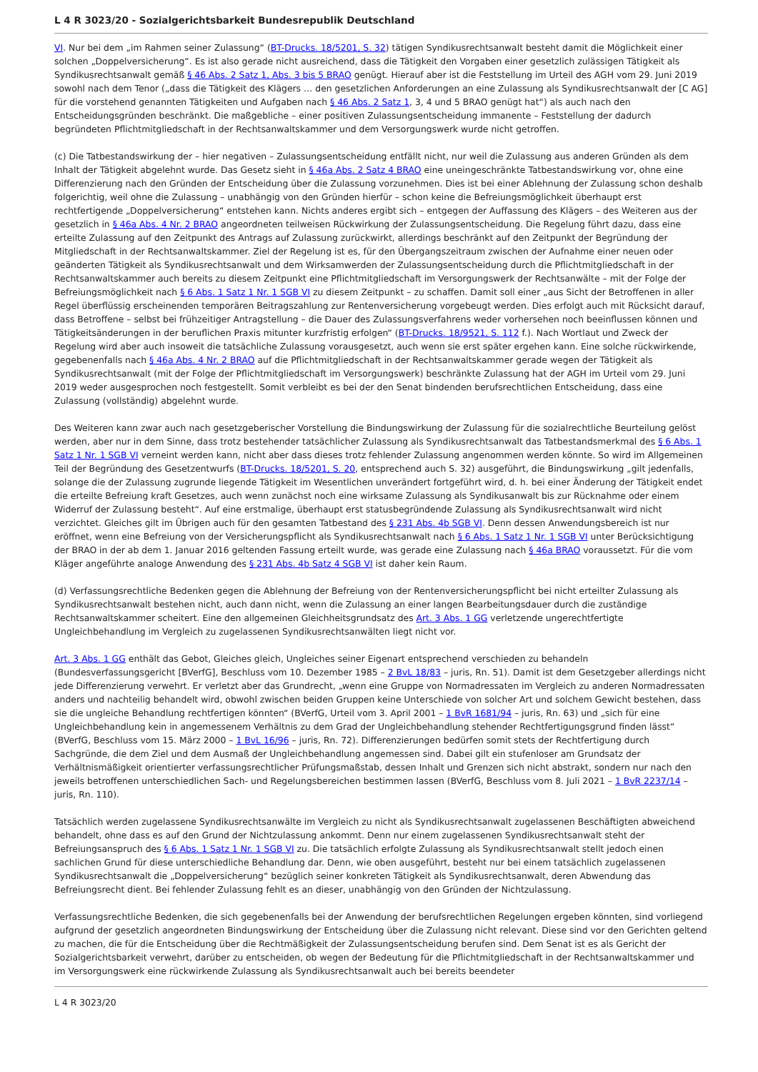L 4 R 3023/20 - Sozialgerichtsbarkeit Bundesrepublik Deutschland
VI. Nur bei dem „im Rahmen seiner Zulassung“ (BT-Drucks. 18/5201, S. 32) tätigen Syndikusrechtsanwalt besteht damit die Möglichkeit einer solchen „Doppelversicherung“. Es ist also gerade nicht ausreichend, dass die Tätigkeit den Vorgaben einer gesetzlich zulässigen Tätigkeit als Syndikusrechtsanwalt gemäß § 46 Abs. 2 Satz 1, Abs. 3 bis 5 BRAO genügt. Hierauf aber ist die Feststellung im Urteil des AGH vom 29. Juni 2019 sowohl nach dem Tenor („dass die Tätigkeit des Klägers … den gesetzlichen Anforderungen an eine Zulassung als Syndikusrechtsanwalt der [C AG] für die vorstehend genannten Tätigkeiten und Aufgaben nach § 46 Abs. 2 Satz 1, 3, 4 und 5 BRAO genügt hat“) als auch nach den Entscheidungsgründen beschränkt. Die maßgebliche – einer positiven Zulassungsentscheidung immanente – Feststellung der dadurch begründeten Pflichtmitgliedschaft in der Rechtsanwaltskammer und dem Versorgungswerk wurde nicht getroffen.
(c) Die Tatbestandswirkung der – hier negativen – Zulassungsentscheidung entfällt nicht, nur weil die Zulassung aus anderen Gründen als dem Inhalt der Tätigkeit abgelehnt wurde. Das Gesetz sieht in § 46a Abs. 2 Satz 4 BRAO eine uneingeschränkte Tatbestandswirkung vor, ohne eine Differenzierung nach den Gründen der Entscheidung über die Zulassung vorzunehmen. Dies ist bei einer Ablehnung der Zulassung schon deshalb folgerichtig, weil ohne die Zulassung – unabhängig von den Gründen hierfür – schon keine die Befreiungsmöglichkeit überhaupt erst rechtfertigende „Doppelversicherung“ entstehen kann. Nichts anderes ergibt sich – entgegen der Auffassung des Klägers – des Weiteren aus der gesetzlich in § 46a Abs. 4 Nr. 2 BRAO angeordneten teilweisen Rückwirkung der Zulassungsentscheidung. Die Regelung führt dazu, dass eine erteilte Zulassung auf den Zeitpunkt des Antrags auf Zulassung zurückwirkt, allerdings beschränkt auf den Zeitpunkt der Begründung der Mitgliedschaft in der Rechtsanwaltskammer. Ziel der Regelung ist es, für den Übergangszeitraum zwischen der Aufnahme einer neuen oder geänderten Tätigkeit als Syndikusrechtsanwalt und dem Wirksamwerden der Zulassungsentscheidung durch die Pflichtmitgliedschaft in der Rechtsanwaltskammer auch bereits zu diesem Zeitpunkt eine Pflichtmitgliedschaft im Versorgungswerk der Rechtsanwälte – mit der Folge der Befreiungsmöglichkeit nach § 6 Abs. 1 Satz 1 Nr. 1 SGB VI zu diesem Zeitpunkt – zu schaffen. Damit soll einer „aus Sicht der Betroffenen in aller Regel überflüssig erscheinenden temporären Beitragszahlung zur Rentenversicherung vorgebeugt werden. Dies erfolgt auch mit Rücksicht darauf, dass Betroffene – selbst bei frühzeitiger Antragstellung – die Dauer des Zulassungsverfahrens weder vorhersehen noch beeinflussen können und Tätigkeitsänderungen in der beruflichen Praxis mitunter kurzfristig erfolgen“ (BT-Drucks. 18/9521, S. 112 f.). Nach Wortlaut und Zweck der Regelung wird aber auch insoweit die tatsächliche Zulassung vorausgesetzt, auch wenn sie erst später ergehen kann. Eine solche rückwirkende, gegebenenfalls nach § 46a Abs. 4 Nr. 2 BRAO auf die Pflichtmitgliedschaft in der Rechtsanwaltskammer gerade wegen der Tätigkeit als Syndikusrechtsanwalt (mit der Folge der Pflichtmitgliedschaft im Versorgungswerk) beschränkte Zulassung hat der AGH im Urteil vom 29. Juni 2019 weder ausgesprochen noch festgestellt. Somit verbleibt es bei der den Senat bindenden berufsrechtlichen Entscheidung, dass eine Zulassung (vollständig) abgelehnt wurde.
Des Weiteren kann zwar auch nach gesetzgeberischer Vorstellung die Bindungswirkung der Zulassung für die sozialrechtliche Beurteilung gelöst werden, aber nur in dem Sinne, dass trotz bestehender tatsächlicher Zulassung als Syndikusrechtsanwalt das Tatbestandsmerkmal des § 6 Abs. 1 Satz 1 Nr. 1 SGB VI verneint werden kann, nicht aber dass dieses trotz fehlender Zulassung angenommen werden könnte. So wird im Allgemeinen Teil der Begründung des Gesetzentwurfs (BT-Drucks. 18/5201, S. 20, entsprechend auch S. 32) ausgeführt, die Bindungswirkung „gilt jedenfalls, solange die der Zulassung zugrunde liegende Tätigkeit im Wesentlichen unverändert fortgeführt wird, d. h. bei einer Änderung der Tätigkeit endet die erteilte Befreiung kraft Gesetzes, auch wenn zunächst noch eine wirksame Zulassung als Syndikusanwalt bis zur Rücknahme oder einem Widerruf der Zulassung besteht“. Auf eine erstmalige, überhaupt erst statusbegründende Zulassung als Syndikusrechtsanwalt wird nicht verzichtet. Gleiches gilt im Übrigen auch für den gesamten Tatbestand des § 231 Abs. 4b SGB VI. Denn dessen Anwendungsbereich ist nur eröffnet, wenn eine Befreiung von der Versicherungspflicht als Syndikusrechtsanwalt nach § 6 Abs. 1 Satz 1 Nr. 1 SGB VI unter Berücksichtigung der BRAO in der ab dem 1. Januar 2016 geltenden Fassung erteilt wurde, was gerade eine Zulassung nach § 46a BRAO voraussetzt. Für die vom Kläger angeführte analoge Anwendung des § 231 Abs. 4b Satz 4 SGB VI ist daher kein Raum.
(d) Verfassungsrechtliche Bedenken gegen die Ablehnung der Befreiung von der Rentenversicherungspflicht bei nicht erteilter Zulassung als Syndikusrechtsanwalt bestehen nicht, auch dann nicht, wenn die Zulassung an einer langen Bearbeitungsdauer durch die zuständige Rechtsanwaltskammer scheitert. Eine den allgemeinen Gleichheitsgrundsatz des Art. 3 Abs. 1 GG verletzende ungerechtfertigte Ungleichbehandlung im Vergleich zu zugelassenen Syndikusrechtsanwälten liegt nicht vor.
Art. 3 Abs. 1 GG enthält das Gebot, Gleiches gleich, Ungleiches seiner Eigenart entsprechend verschieden zu behandeln (Bundesverfassungsgericht [BVerfG], Beschluss vom 10. Dezember 1985 – 2 BvL 18/83 – juris, Rn. 51). Damit ist dem Gesetzgeber allerdings nicht jede Differenzierung verwehrt. Er verletzt aber das Grundrecht, „wenn eine Gruppe von Normadressaten im Vergleich zu anderen Normadressaten anders und nachteilig behandelt wird, obwohl zwischen beiden Gruppen keine Unterschiede von solcher Art und solchem Gewicht bestehen, dass sie die ungleiche Behandlung rechtfertigen könnten“ (BVerfG, Urteil vom 3. April 2001 – 1 BvR 1681/94 – juris, Rn. 63) und „sich für eine Ungleichbehandlung kein in angemessenem Verhältnis zu dem Grad der Ungleichbehandlung stehender Rechtfertigungsgrund finden lässt“ (BVerfG, Beschluss vom 15. März 2000 – 1 BvL 16/96 – juris, Rn. 72). Differenzierungen bedürfen somit stets der Rechtfertigung durch Sachgründe, die dem Ziel und dem Ausmaß der Ungleichbehandlung angemessen sind. Dabei gilt ein stufenloser am Grundsatz der Verhältnismäßigkeit orientierter verfassungsrechtlicher Prüfungsmaßstab, dessen Inhalt und Grenzen sich nicht abstrakt, sondern nur nach den jeweils betroffenen unterschiedlichen Sach- und Regelungsbereichen bestimmen lassen (BVerfG, Beschluss vom 8. Juli 2021 – 1 BvR 2237/14 – juris, Rn. 110).
Tatsächlich werden zugelassene Syndikusrechtsanwälte im Vergleich zu nicht als Syndikusrechtsanwalt zugelassenen Beschäftigten abweichend behandelt, ohne dass es auf den Grund der Nichtzulassung ankommt. Denn nur einem zugelassenen Syndikusrechtsanwalt steht der Befreiungsanspruch des § 6 Abs. 1 Satz 1 Nr. 1 SGB VI zu. Die tatsächlich erfolgte Zulassung als Syndikusrechtsanwalt stellt jedoch einen sachlichen Grund für diese unterschiedliche Behandlung dar. Denn, wie oben ausgeführt, besteht nur bei einem tatsächlich zugelassenen Syndikusrechtsanwalt die „Doppelversicherung“ bezüglich seiner konkreten Tätigkeit als Syndikusrechtsanwalt, deren Abwendung das Befreiungsrecht dient. Bei fehlender Zulassung fehlt es an dieser, unabhängig von den Gründen der Nichtzulassung.
Verfassungsrechtliche Bedenken, die sich gegebenenfalls bei der Anwendung der berufsrechtlichen Regelungen ergeben könnten, sind vorliegend aufgrund der gesetzlich angeordneten Bindungswirkung der Entscheidung über die Zulassung nicht relevant. Diese sind vor den Gerichten geltend zu machen, die für die Entscheidung über die Rechtmäßigkeit der Zulassungsentscheidung berufen sind. Dem Senat ist es als Gericht der Sozialgerichtsbarkeit verwehrt, darüber zu entscheiden, ob wegen der Bedeutung für die Pflichtmitgliedschaft in der Rechtsanwaltskammer und im Versorgungswerk eine rückwirkende Zulassung als Syndikusrechtsanwalt auch bei bereits beendeter
L 4 R 3023/20